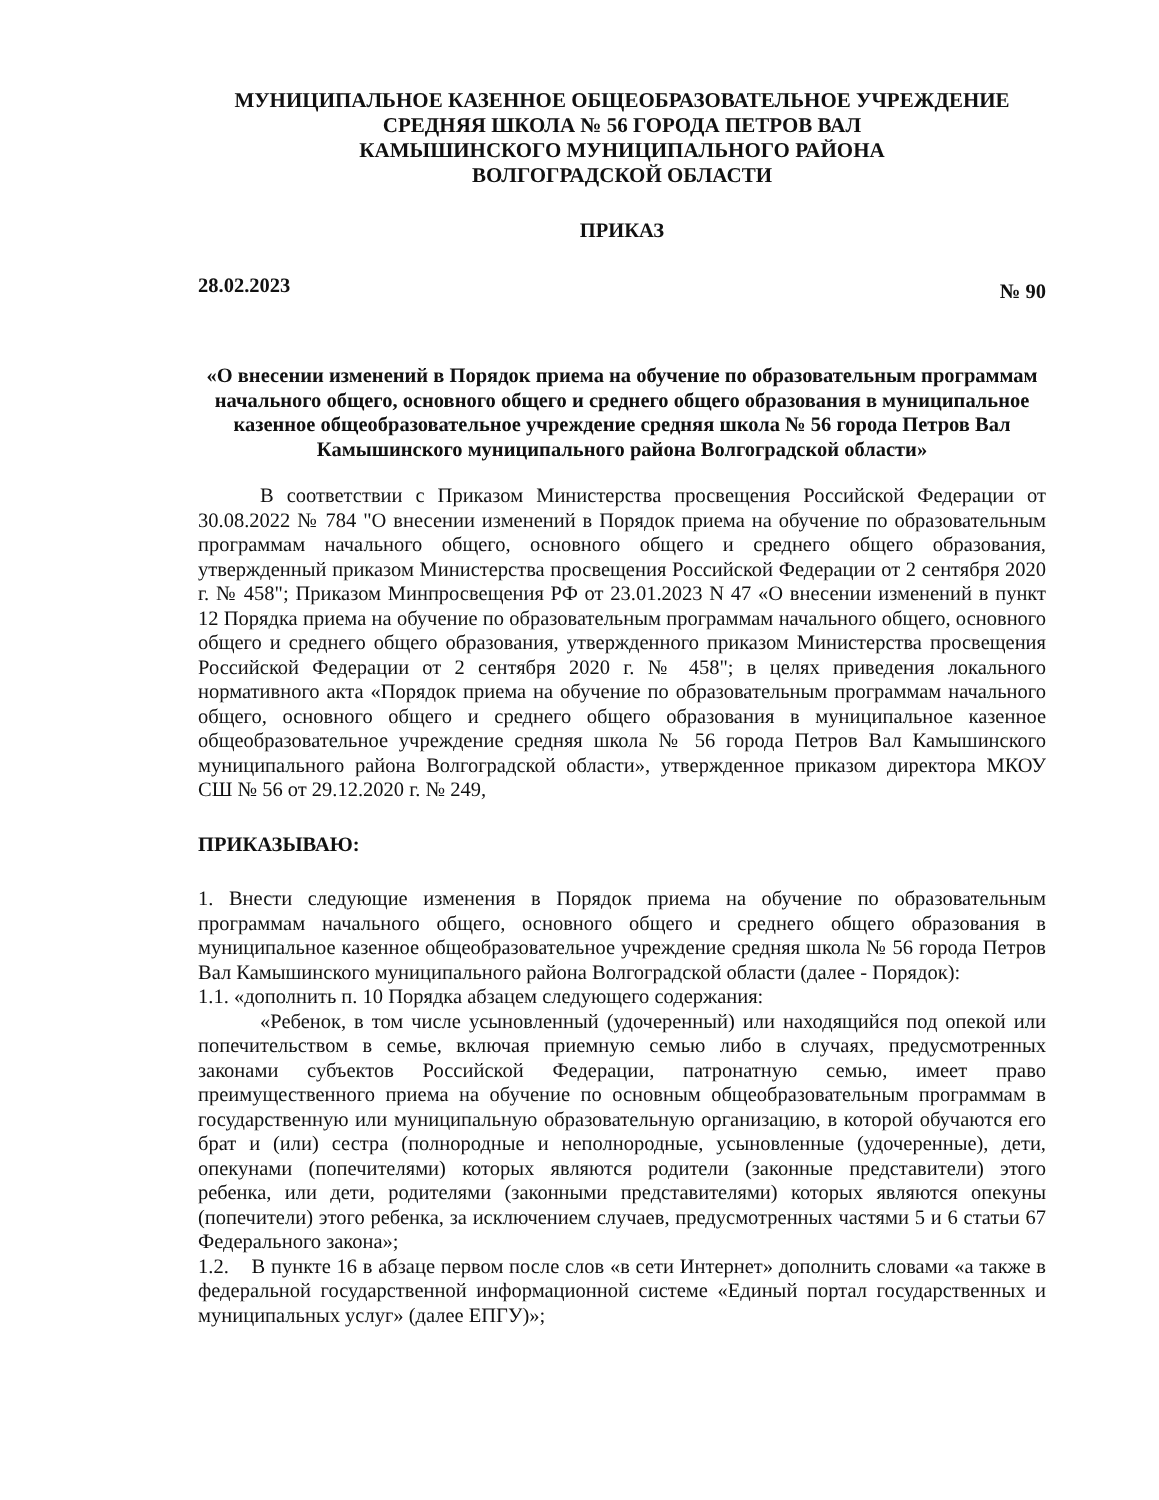МУНИЦИПАЛЬНОЕ КАЗЕННОЕ ОБЩЕОБРАЗОВАТЕЛЬНОЕ УЧРЕЖДЕНИЕ
СРЕДНЯЯ ШКОЛА № 56 ГОРОДА ПЕТРОВ ВАЛ
КАМЫШИНСКОГО МУНИЦИПАЛЬНОГО РАЙОНА
ВОЛГОГРАДСКОЙ ОБЛАСТИ
ПРИКАЗ
28.02.2023 № 90
«О внесении изменений в Порядок приема на обучение по образовательным программам начального общего, основного общего и среднего общего образования в муниципальное казенное общеобразовательное учреждение средняя школа № 56 города Петров Вал Камышинского муниципального района Волгоградской области»
В соответствии с Приказом Министерства просвещения Российской Федерации от 30.08.2022 № 784 "О внесении изменений в Порядок приема на обучение по образовательным программам начального общего, основного общего и среднего общего образования, утвержденный приказом Министерства просвещения Российской Федерации от 2 сентября 2020 г. № 458"; Приказом Минпросвещения РФ от 23.01.2023 N 47 «О внесении изменений в пункт 12 Порядка приема на обучение по образовательным программам начального общего, основного общего и среднего общего образования, утвержденного приказом Министерства просвещения Российской Федерации от 2 сентября 2020 г. № 458"; в целях приведения локального нормативного акта «Порядок приема на обучение по образовательным программам начального общего, основного общего и среднего общего образования в муниципальное казенное общеобразовательное учреждение средняя школа № 56 города Петров Вал Камышинского муниципального района Волгоградской области», утвержденное приказом директора МКОУ СШ № 56 от 29.12.2020 г. № 249,
ПРИКАЗЫВАЮ:
1. Внести следующие изменения в Порядок приема на обучение по образовательным программам начального общего, основного общего и среднего общего образования в муниципальное казенное общеобразовательное учреждение средняя школа № 56 города Петров Вал Камышинского муниципального района Волгоградской области (далее - Порядок):
1.1. «дополнить п. 10 Порядка абзацем следующего содержания:
«Ребенок, в том числе усыновленный (удочеренный) или находящийся под опекой или попечительством в семье, включая приемную семью либо в случаях, предусмотренных законами субъектов Российской Федерации, патронатную семью, имеет право преимущественного приема на обучение по основным общеобразовательным программам в государственную или муниципальную образовательную организацию, в которой обучаются его брат и (или) сестра (полнородные и неполнородные, усыновленные (удочеренные), дети, опекунами (попечителями) которых являются родители (законные представители) этого ребенка, или дети, родителями (законными представителями) которых являются опекуны (попечители) этого ребенка, за исключением случаев, предусмотренных частями 5 и 6 статьи 67 Федерального закона»;
1.2. В пункте 16 в абзаце первом после слов «в сети Интернет» дополнить словами «а также в федеральной государственной информационной системе «Единый портал государственных и муниципальных услуг» (далее ЕПГУ)»;